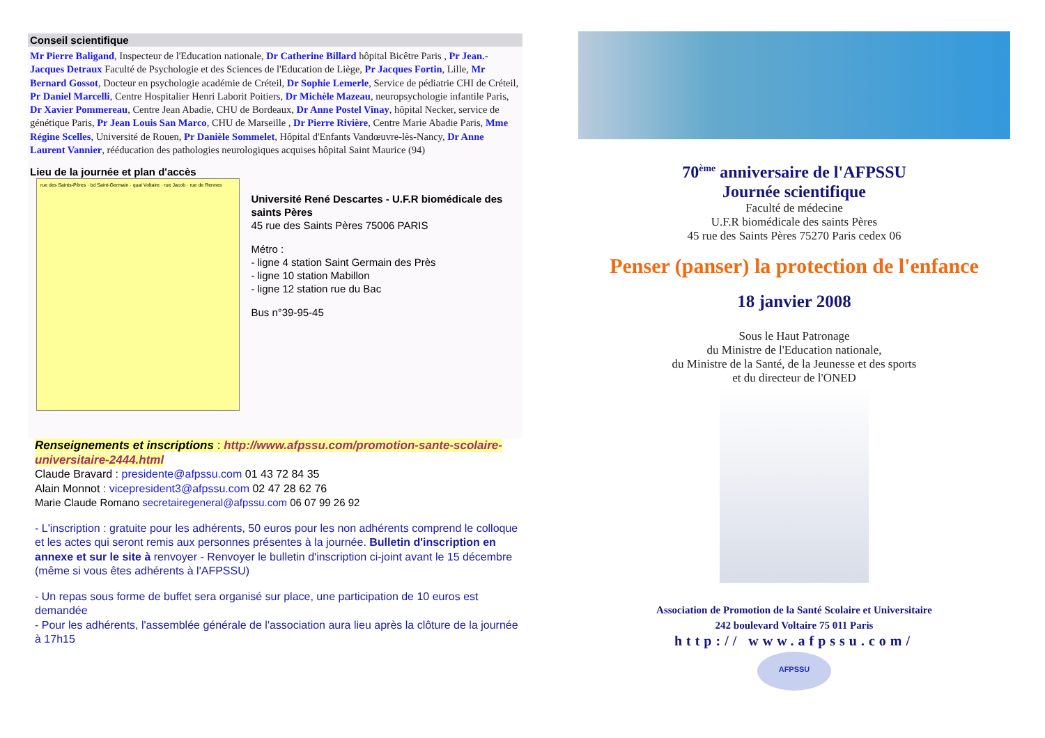Conseil scientifique
Mr Pierre Baligand, Inspecteur de l'Education nationale, Dr Catherine Billard hôpital Bicêtre Paris , Pr Jean.-Jacques Detraux Faculté de Psychologie et des Sciences de l'Education de Liège, Pr Jacques Fortin, Lille, Mr Bernard Gossot, Docteur en psychologie académie de Créteil, Dr Sophie Lemerle, Service de pédiatrie CHI de Créteil, Pr Daniel Marcelli, Centre Hospitalier Henri Laborit Poitiers, Dr Michèle Mazeau, neuropsychologie infantile Paris, Dr Xavier Pommereau, Centre Jean Abadie, CHU de Bordeaux, Dr Anne Postel Vinay, hôpital Necker, service de génétique Paris, Pr Jean Louis San Marco, CHU de Marseille , Dr Pierre Rivière, Centre Marie Abadie Paris, Mme Régine Scelles, Université de Rouen, Pr Danièle Sommelet, Hôpital d'Enfants Vandœuvre-lès-Nancy, Dr Anne Laurent Vannier, rééducation des pathologies neurologiques acquises hôpital Saint Maurice (94)
Lieu de la journée et plan d'accès
rue des Saints-Pères · bd Saint-Germain · quai Voltaire · rue Jacob · rue de Rennes
Université René Descartes - U.F.R biomédicale des saints Pères
45 rue des Saints Pères 75006 PARIS
Métro :
- ligne 4 station Saint Germain des Près
- ligne 10 station Mabillon
- ligne 12 station rue du Bac
Bus n°39-95-45
Renseignements et inscriptions : http://www.afpssu.com/promotion-sante-scolaire-universitaire-2444.html
Claude Bravard : presidente@afpssu.com 01 43 72 84 35
Alain Monnot : vicepresident3@afpssu.com 02 47 28 62 76
Marie Claude Romano secretairegeneral@afpssu.com 06 07 99 26 92
- L'inscription : gratuite pour les adhérents, 50 euros pour les non adhérents comprend le colloque et les actes qui seront remis aux personnes présentes à la journée. Bulletin d'inscription en annexe et sur le site à renvoyer - Renvoyer le bulletin d'inscription ci-joint avant le 15 décembre (même si vous êtes adhérents à l'AFPSSU)
- Un repas sous forme de buffet sera organisé sur place, une participation de 10 euros est demandée
- Pour les adhérents, l'assemblée générale de l'association aura lieu après la clôture de la journée à 17h15
70<sup>ème</sup> anniversaire de l'AFPSSU
Journée scientifique
Faculté de médecine
U.F.R biomédicale des saints Pères
45 rue des Saints Pères 75270 Paris cedex 06
Penser (panser) la protection de l'enfance
18 janvier 2008
Sous le Haut Patronage
du Ministre de l'Education nationale,
du Ministre de la Santé, de la Jeunesse et des sports
et du directeur de l'ONED
Association de Promotion de la Santé Scolaire et Universitaire
242 boulevard Voltaire 75 011 Paris
http:// www.afpssu.com/
AFPSSU